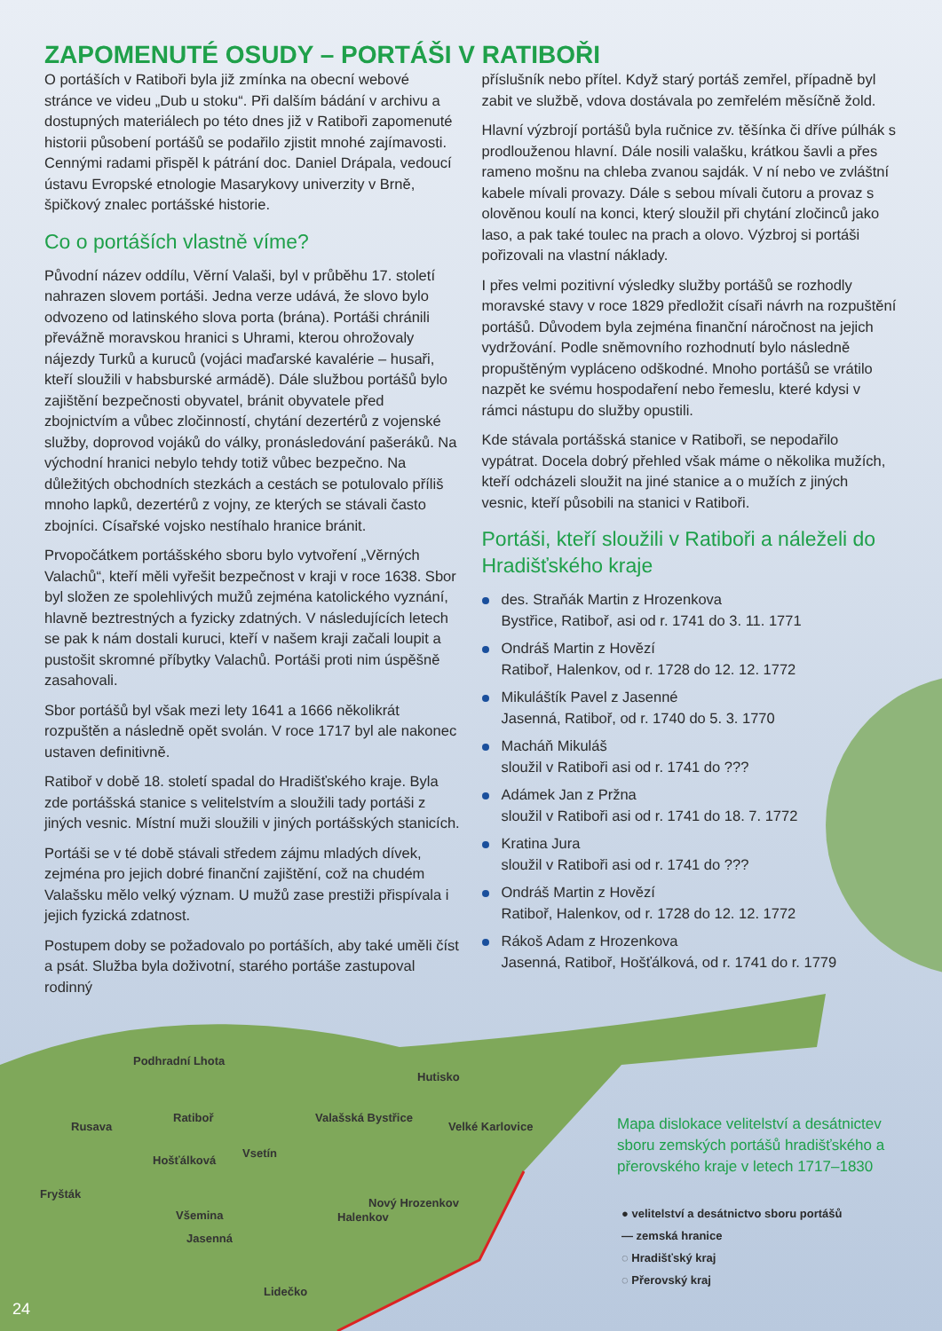ZAPOMENUTÉ OSUDY – PORTÁŠI V RATIBOŘI
O portáších v Ratiboři byla již zmínka na obecní webové stránce ve videu „Dub u stoku“. Při dalším bádání v archivu a dostupných materiálech po této dnes již v Ratiboři zapomenuté historii působení portášů se podařilo zjistit mnohé zajímavosti. Cennými radami přispěl k pátrání doc. Daniel Drápala, vedoucí ústavu Evropské etnologie Masarykovy univerzity v Brně, špičkový znalec portášské historie.
Co o portáších vlastně víme?
Původní název oddílu, Věrní Valaši, byl v průběhu 17. století nahrazen slovem portáši. Jedna verze udává, že slovo bylo odvozeno od latinského slova porta (brána). Portáši chránili převážně moravskou hranici s Uhrami, kterou ohrožovaly nájezdy Turků a kuruců (vojáci maďarské kavalérie – husaři, kteří sloužili v habsburské armádě). Dále službou portášů bylo zajištění bezpečnosti obyvatel, bránit obyvatele před zbojnictvím a vůbec zločinností, chytání dezertérů z vojenské služby, doprovod vojáků do války, pronásledování pašeráků. Na východní hranici nebylo tehdy totiž vůbec bezpečno. Na důležitých obchodních stezkách a cestách se potulovalo příliš mnoho lapků, dezertérů z vojny, ze kterých se stávali často zbojníci. Císařské vojsko nestíhalo hranice bránit.
Prvopočátkem portášského sboru bylo vytvoření „Věrných Valachů“, kteří měli vyřešit bezpečnost v kraji v roce 1638. Sbor byl složen ze spolehlivých mužů zejména katolického vyznání, hlavně beztrestných a fyzicky zdatných. V následujících letech se pak k nám dostali kuruci, kteří v našem kraji začali loupit a pustošit skromné příbytky Valachů. Portáši proti nim úspěšně zasahovali.
Sbor portášů byl však mezi lety 1641 a 1666 několikrát rozpuštěn a následně opět svolán. V roce 1717 byl ale nakonec ustaven definitivně.
Ratiboř v době 18. století spadal do Hradišťského kraje. Byla zde portášská stanice s velitelstvím a sloužili tady portáši z jiných vesnic. Místní muži sloužili v jiných portášských stanicích.
Portáši se v té době stávali středem zájmu mladých dívek, zejména pro jejich dobré finanční zajištění, což na chudém Valašsku mělo velký význam. U mužů zase prestiži přispívala i jejich fyzická zdatnost.
Postupem doby se požadovalo po portáších, aby také uměli číst a psát. Služba byla doživotní, starého portáše zastupoval rodinný
příslušník nebo přítel. Když starý portáš zemřel, případně byl zabit ve službě, vdova dostávala po zemřelém měsíčně žold.
Hlavní výzbrojí portášů byla ručnice zv. těšínka či dříve púlhák s prodlouženou hlavní. Dále nosili valašku, krátkou šavli a přes rameno mošnu na chleba zvanou sajdák. V ní nebo ve zvláštní kabele mívali provazy. Dále s sebou mívali čutoru a provaz s olověnou koulí na konci, který sloužil při chytání zločinců jako laso, a pak také toulec na prach a olovo. Výzbroj si portáši pořizovali na vlastní náklady.
I přes velmi pozitivní výsledky služby portášů se rozhodly moravské stavy v roce 1829 předložit císaři návrh na rozpuštění portášů. Důvodem byla zejména finanční náročnost na jejich vydržování. Podle sněmovního rozhodnutí bylo následně propuštěným vypláceno odškodné. Mnoho portášů se vrátilo nazpět ke svému hospodaření nebo řemeslu, které kdysi v rámci nástupu do služby opustili.
Kde stávala portášská stanice v Ratiboři, se nepodařilo vypátrat. Docela dobrý přehled však máme o několika mužích, kteří odcházeli sloužit na jiné stanice a o mužích z jiných vesnic, kteří působili na stanici v Ratiboři.
Portáši, kteří sloužili v Ratiboři a náleželi do Hradišťského kraje
des. Straňák Martin z Hrozenkova
Bystřice, Ratiboř, asi od r. 1741 do 3. 11. 1771
Ondráš Martin z Hovězí
Ratiboř, Halenkov, od r. 1728 do 12. 12. 1772
Mikuláštík Pavel z Jasenné
Jasenná, Ratiboř, od r. 1740 do 5. 3. 1770
Macháň Mikuláš
sloužil v Ratiboři asi od r. 1741 do ???
Adámek Jan z Pržna
sloužil v Ratiboři asi od r. 1741 do 18. 7. 1772
Kratina Jura
sloužil v Ratiboři asi od r. 1741 do ???
Ondráš Martin z Hovězí
Ratiboř, Halenkov, od r. 1728 do 12. 12. 1772
Rákoš Adam z Hrozenkova
Jasenná, Ratiboř, Hošťálková, od r. 1741 do r. 1779
Podhradní Lhota
Hutisko
Rusava
Ratiboř Valašská Bystřice
Velké Karlovice
Hošťálková
Vsetín
Fryšták
Nový Hrozenkov
Halenkov
Všemina
Jasenná
Lidečko
Mapa dislokace velitelství a desátnictev sboru zemských portášů hradišťského a přerovského kraje v letech 1717–1830
● velitelství a desátnictvo sboru portášů
— zemská hranice
◌ Hradišťský kraj
◌ Přerovský kraj
24